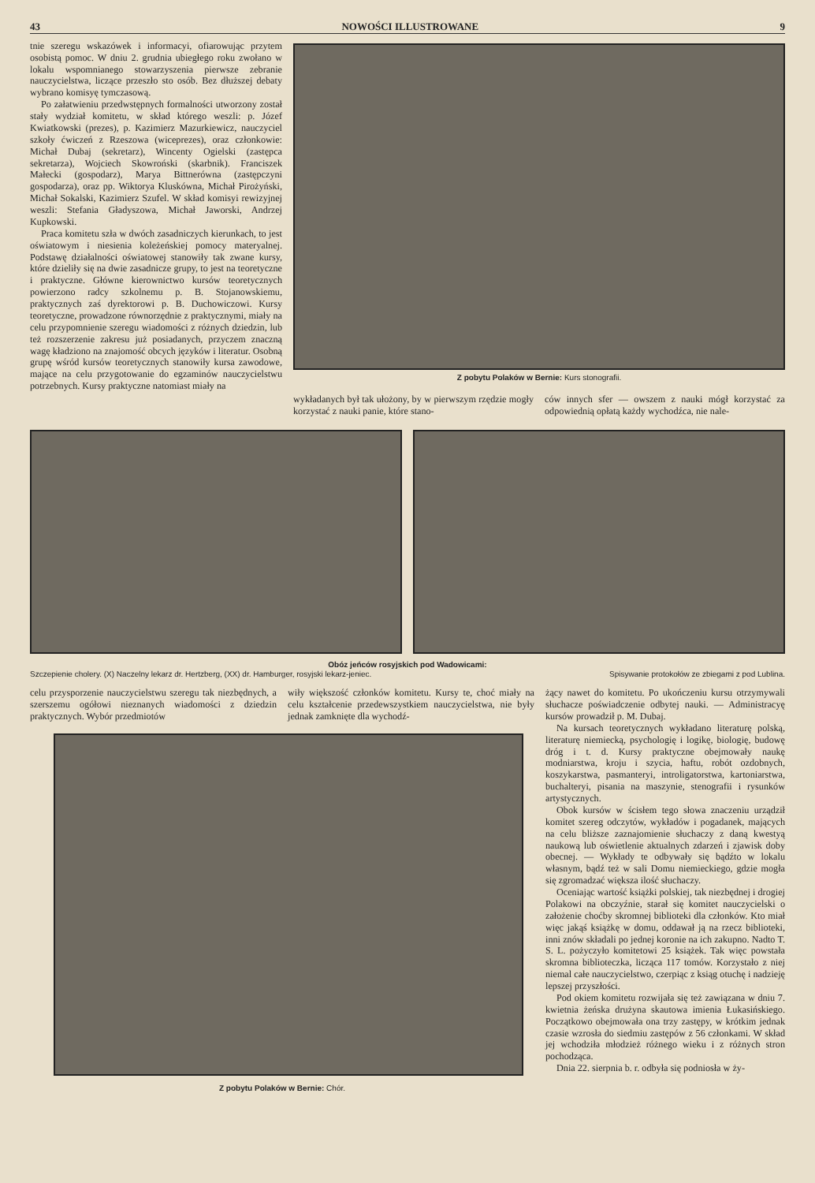43 NOWOŚCI ILLUSTROWANE 9
tnie szeregu wskazówek i informacyi, ofiarowując przytem osobistą pomoc. W dniu 2. grudnia ubiegłego roku zwołano w lokalu wspomnianego stowarzyszenia pierwsze zebranie nauczycielstwa, liczące przeszło sto osób. Bez dłuższej debaty wybrano komisyę tymczasową.
Po załatwieniu przedwstępnych formalności utworzony został stały wydział komitetu, w skład którego weszli: p. Józef Kwiatkowski (prezes), p. Kazimierz Mazurkiewicz, nauczyciel szkoły ćwiczeń z Rzeszowa (wiceprezes), oraz członkowie: Michał Dubaj (sekretarz), Wincenty Ogielski (zastępca sekretarza), Wojciech Skowroński (skarbnik). Franciszek Małecki (gospodarz), Marya Bittnerówna (zastępczyni gospodarza), oraz pp. Wiktorya Kluskówna, Michał Pirożyński, Michał Sokalski, Kazimierz Szufel. W skład komisyi rewizyjnej weszli: Stefania Gładyszowa, Michał Jaworski, Andrzej Kupkowski.
Praca komitetu szła w dwóch zasadniczych kierunkach, to jest oświatowym i niesienia koleżeńskiej pomocy materyalnej. Podstawę działalności oświatowej stanowiły tak zwane kursy, które dzieliły się na dwie zasadnicze grupy, to jest na teoretyczne i praktyczne. Główne kierownictwo kursów teoretycznych powierzono radcy szkolnemu p. B. Stojanowskiemu, praktycznych zaś dyrektorowi p. B. Duchowiczowi. Kursy teoretyczne, prowadzone równorzędnie z praktycznymi, miały na celu przypomnienie szeregu wiadomości z różnych dziedzin, lub też rozszerzenie zakresu już posiadanych, przyczem znaczną wagę kładziono na znajomość obcych języków i literatur. Osobną grupę wśród kursów teoretycznych stanowiły kursa zawodowe, mające na celu przygotowanie do egzaminów nauczycielstwu potrzebnych. Kursy praktyczne natomiast miały na
Z pobytu Polaków w Bernie: Kurs stonografii.
wykładanych był tak ułożony, by w pierwszym rzędzie mogły korzystać z nauki panie, które stano-
ców innych sfer — owszem z nauki mógł korzystać za odpowiednią opłatą każdy wychodźca, nie nale-
Obóz jeńców rosyjskich pod Wadowicami:
Szczepienie cholery. (X) Naczelny lekarz dr. Hertzberg, (XX) dr. Hamburger, rosyjski lekarz-jeniec. Spisywanie protokołów ze zbiegami z pod Lublina.
celu przysporzenie nauczycielstwu szeregu tak niezbędnych, a szerszemu ogółowi nieznanych wiadomości z dziedzin praktycznych. Wybór przedmiotów
wiły większość członków komitetu. Kursy te, choć miały na celu kształcenie przedewszystkiem nauczycielstwa, nie były jednak zamknięte dla wychodź-
Z pobytu Polaków w Bernie: Chór.
żący nawet do komitetu. Po ukończeniu kursu otrzymywali słuchacze poświadczenie odbytej nauki. — Administracyę kursów prowadził p. M. Dubaj.
Na kursach teoretycznych wykładano literaturę polską, literaturę niemiecką, psychologię i logikę, biologię, budowę dróg i t. d. Kursy praktyczne obejmowały naukę modniarstwa, kroju i szycia, haftu, robót ozdobnych, koszykarstwa, pasmanteryi, introligatorstwa, kartoniarstwa, buchalteryi, pisania na maszynie, stenografii i rysunków artystycznych.
Obok kursów w ścisłem tego słowa znaczeniu urządził komitet szereg odczytów, wykładów i pogadanek, mających na celu bliższe zaznajomienie słuchaczy z daną kwestyą naukową lub oświetlenie aktualnych zdarzeń i zjawisk doby obecnej. — Wykłady te odbywały się bądźto w lokalu własnym, bądź też w sali Domu niemieckiego, gdzie mogła się zgromadzać większa ilość słuchaczy.
Oceniając wartość książki polskiej, tak niezbędnej i drogiej Polakowi na obczyźnie, starał się komitet nauczycielski o założenie choćby skromnej biblioteki dla członków. Kto miał więc jakąś książkę w domu, oddawał ją na rzecz biblioteki, inni znów składali po jednej koronie na ich zakupno. Nadto T. S. L. pożyczyło komitetowi 25 książek. Tak więc powstała skromna biblioteczka, licząca 117 tomów. Korzystało z niej niemal całe nauczycielstwo, czerpiąc z ksiąg otuchę i nadzieję lepszej przyszłości.
Pod okiem komitetu rozwijała się też zawiązana w dniu 7. kwietnia żeńska drużyna skautowa imienia Łukasińskiego. Początkowo obejmowała ona trzy zastępy, w krótkim jednak czasie wzrosła do siedmiu zastępów z 56 członkami. W skład jej wchodziła młodzież różnego wieku i z różnych stron pochodząca.
Dnia 22. sierpnia b. r. odbyła się podniosła w ży-